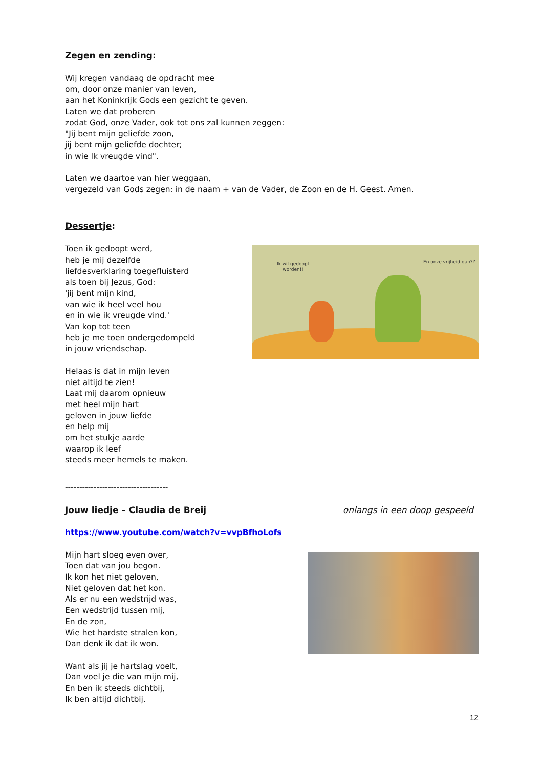Zegen en zending:
Wij kregen vandaag de opdracht mee
om, door onze manier van leven,
aan het Koninkrijk Gods een gezicht te geven.
Laten we dat proberen
zodat God, onze Vader, ook tot ons zal kunnen zeggen:
"Jij bent mijn geliefde zoon,
jij bent mijn geliefde dochter;
in wie Ik vreugde vind".
Laten we daartoe van hier weggaan,
vergezeld van Gods zegen: in de naam + van de Vader, de Zoon en de H. Geest. Amen.
Dessertje:
Toen ik gedoopt werd,
heb je mij dezelfde
liefdesverklaring toegefluisterd
als toen bij Jezus, God:
'jij bent mijn kind,
van wie ik heel veel hou
en in wie ik vreugde vind.'
Van kop tot teen
heb je me toen ondergedompeld
in jouw vriendschap.
Helaas is dat in mijn leven
niet altijd te zien!
Laat mij daarom opnieuw
met heel mijn hart
geloven in jouw liefde
en help mij
om het stukje aarde
waarop ik leef
steeds meer hemels te maken.
Ik wil gedoopt
worden!!
En onze vrijheid dan??
------------------------------------
Jouw liedje – Claudia de Breij onlangs in een doop gespeeld
https://www.youtube.com/watch?v=vvpBfhoLofs
Mijn hart sloeg even over,
Toen dat van jou begon.
Ik kon het niet geloven,
Niet geloven dat het kon.
Als er nu een wedstrijd was,
Een wedstrijd tussen mij,
En de zon,
Wie het hardste stralen kon,
Dan denk ik dat ik won.
Want als jij je hartslag voelt,
Dan voel je die van mijn mij,
En ben ik steeds dichtbij,
Ik ben altijd dichtbij.
12